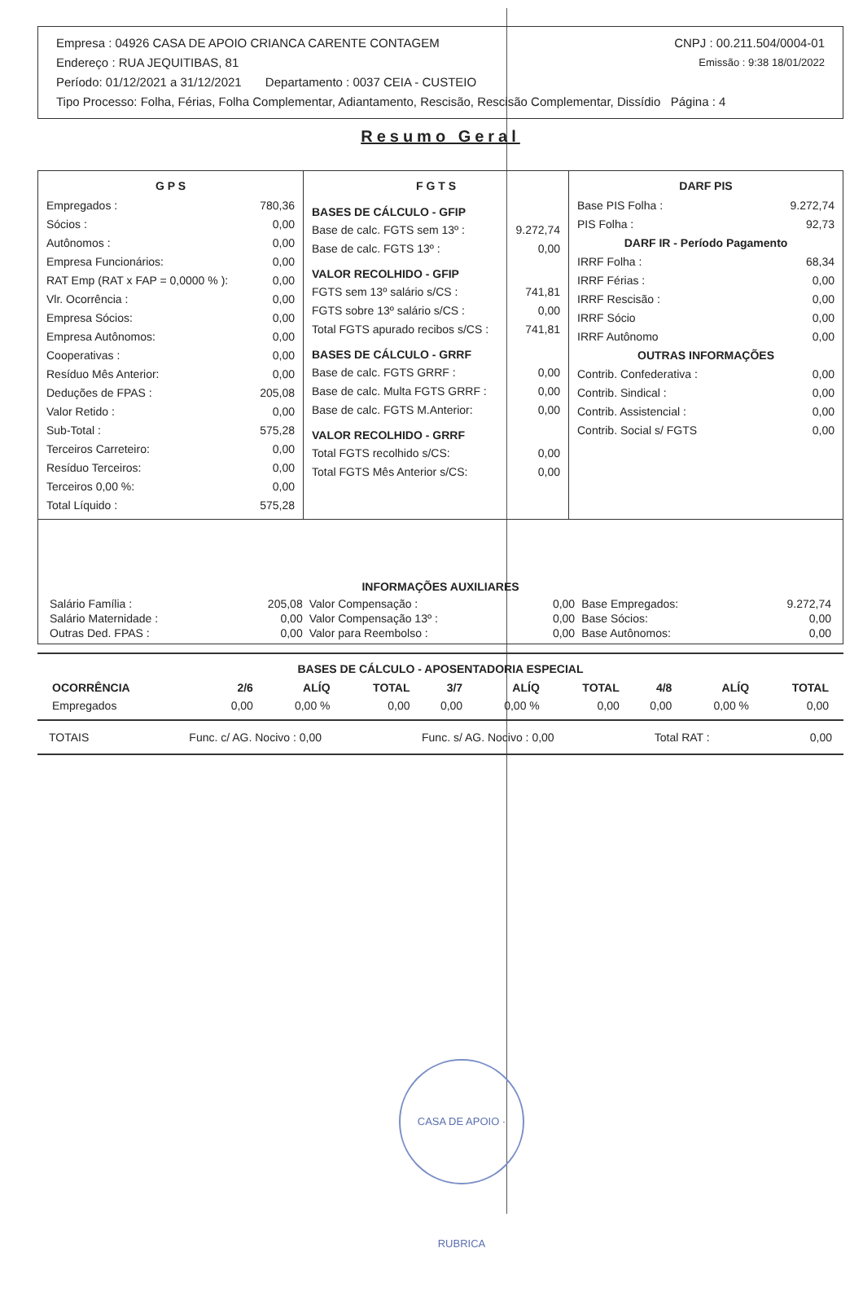| Empresa : 04926 CASA DE APOIO CRIANCA CARENTE CONTAGEM | CNPJ : 00.211.504/0004-01 |
| Endereço : RUA JEQUITIBAS, 81 | Emissão : 9:38 18/01/2022 |
| Período: 01/12/2021 a 31/12/2021 Departamento : 0037 CEIA - CUSTEIO | |
| Tipo Processo: Folha, Férias, Folha Complementar, Adiantamento, Rescisão, Rescisão Complementar, Dissídio Página : 4 | |
Resumo Geral
G P S
| Empregados : | 780,36 |
| Sócios : | 0,00 |
| Autônomos : | 0,00 |
| Empresa Funcionários: | 0,00 |
| RAT Emp (RAT x FAP = 0,0000 % ): | 0,00 |
| Vlr. Ocorrência : | 0,00 |
| Empresa Sócios: | 0,00 |
| Empresa Autônomos: | 0,00 |
| Cooperativas : | 0,00 |
| Resíduo Mês Anterior: | 0,00 |
| Deduções de FPAS : | 205,08 |
| Valor Retido : | 0,00 |
| Sub-Total : | 575,28 |
| Terceiros Carreteiro: | 0,00 |
| Resíduo Terceiros: | 0,00 |
| Terceiros 0,00 %: | 0,00 |
| Total Líquido : | 575,28 |
F G T S
| BASES DE CÁLCULO - GFIP | |
| Base de calc. FGTS sem 13º : | 9.272,74 |
| Base de calc. FGTS 13º : | 0,00 |
| VALOR RECOLHIDO - GFIP | |
| FGTS sem 13º salário s/CS : | 741,81 |
| FGTS sobre 13º salário s/CS : | 0,00 |
| Total FGTS apurado recibos s/CS : | 741,81 |
| BASES DE CÁLCULO - GRRF | |
| Base de calc. FGTS GRRF : | 0,00 |
| Base de calc. Multa FGTS GRRF : | 0,00 |
| Base de calc. FGTS M.Anterior: | 0,00 |
| VALOR RECOLHIDO - GRRF | |
| Total FGTS recolhido s/CS: | 0,00 |
| Total FGTS Mês Anterior s/CS: | 0,00 |
DARF PIS
| Base PIS Folha : | 9.272,74 |
| PIS Folha : | 92,73 |
| DARF IR - Período Pagamento | |
| IRRF Folha : | 68,34 |
| IRRF Férias : | 0,00 |
| IRRF Rescisão : | 0,00 |
| IRRF Sócio | 0,00 |
| IRRF Autônomo | 0,00 |
| OUTRAS INFORMAÇÕES | |
| Contrib. Confederativa : | 0,00 |
| Contrib. Sindical : | 0,00 |
| Contrib. Assistencial : | 0,00 |
| Contrib. Social s/ FGTS | 0,00 |
INFORMAÇÕES AUXILIARES
| Salário Família : | 205,08 | Valor Compensação : | 0,00 | Base Empregados: | 9.272,74 |
| Salário Maternidade : | 0,00 | Valor Compensação 13º : | 0,00 | Base Sócios: | 0,00 |
| Outras Ded. FPAS : | 0,00 | Valor para Reembolso : | 0,00 | Base Autônomos: | 0,00 |
BASES DE CÁLCULO - APOSENTADORIA ESPECIAL
| OCORRÊNCIA | 2/6 | ALÍQ | TOTAL | 3/7 | ALÍQ | TOTAL | 4/8 | ALÍQ | TOTAL |
| --- | --- | --- | --- | --- | --- | --- | --- | --- | --- |
| Empregados | 0,00 | 0,00 % | 0,00 | 0,00 | 0,00 % | 0,00 | 0,00 | 0,00 % | 0,00 |
TOTAIS Func. c/ AG. Nocivo : 0,00 Func. s/ AG. Nocivo : 0,00 Total RAT : 0,00
CASA DE APOIO · RUBRICA